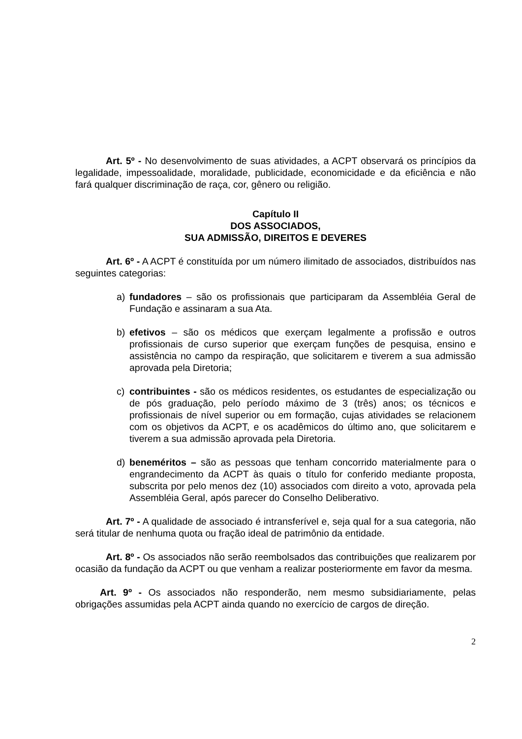Art. 5º - No desenvolvimento de suas atividades, a ACPT observará os princípios da legalidade, impessoalidade, moralidade, publicidade, economicidade e da eficiência e não fará qualquer discriminação de raça, cor, gênero ou religião.
Capítulo II
DOS ASSOCIADOS,
SUA ADMISSÃO, DIREITOS E DEVERES
Art. 6º - A ACPT é constituída por um número ilimitado de associados, distribuídos nas seguintes categorias:
a) fundadores – são os profissionais que participaram da Assembléia Geral de Fundação e assinaram a sua Ata.
b) efetivos – são os médicos que exerçam legalmente a profissão e outros profissionais de curso superior que exerçam funções de pesquisa, ensino e assistência no campo da respiração, que solicitarem e tiverem a sua admissão aprovada pela Diretoria;
c) contribuintes - são os médicos residentes, os estudantes de especialização ou de pós graduação, pelo período máximo de 3 (três) anos; os técnicos e profissionais de nível superior ou em formação, cujas atividades se relacionem com os objetivos da ACPT, e os acadêmicos do último ano, que solicitarem e tiverem a sua admissão aprovada pela Diretoria.
d) beneméritos – são as pessoas que tenham concorrido materialmente para o engrandecimento da ACPT às quais o título for conferido mediante proposta, subscrita por pelo menos dez (10) associados com direito a voto, aprovada pela Assembléia Geral, após parecer do Conselho Deliberativo.
Art. 7º - A qualidade de associado é intransferível e, seja qual for a sua categoria, não será titular de nenhuma quota ou fração ideal de patrimônio da entidade.
Art. 8º - Os associados não serão reembolsados das contribuições que realizarem por ocasião da fundação da ACPT ou que venham a realizar posteriormente em favor da mesma.
Art. 9º - Os associados não responderão, nem mesmo subsidiariamente, pelas obrigações assumidas pela ACPT ainda quando no exercício de cargos de direção.
2